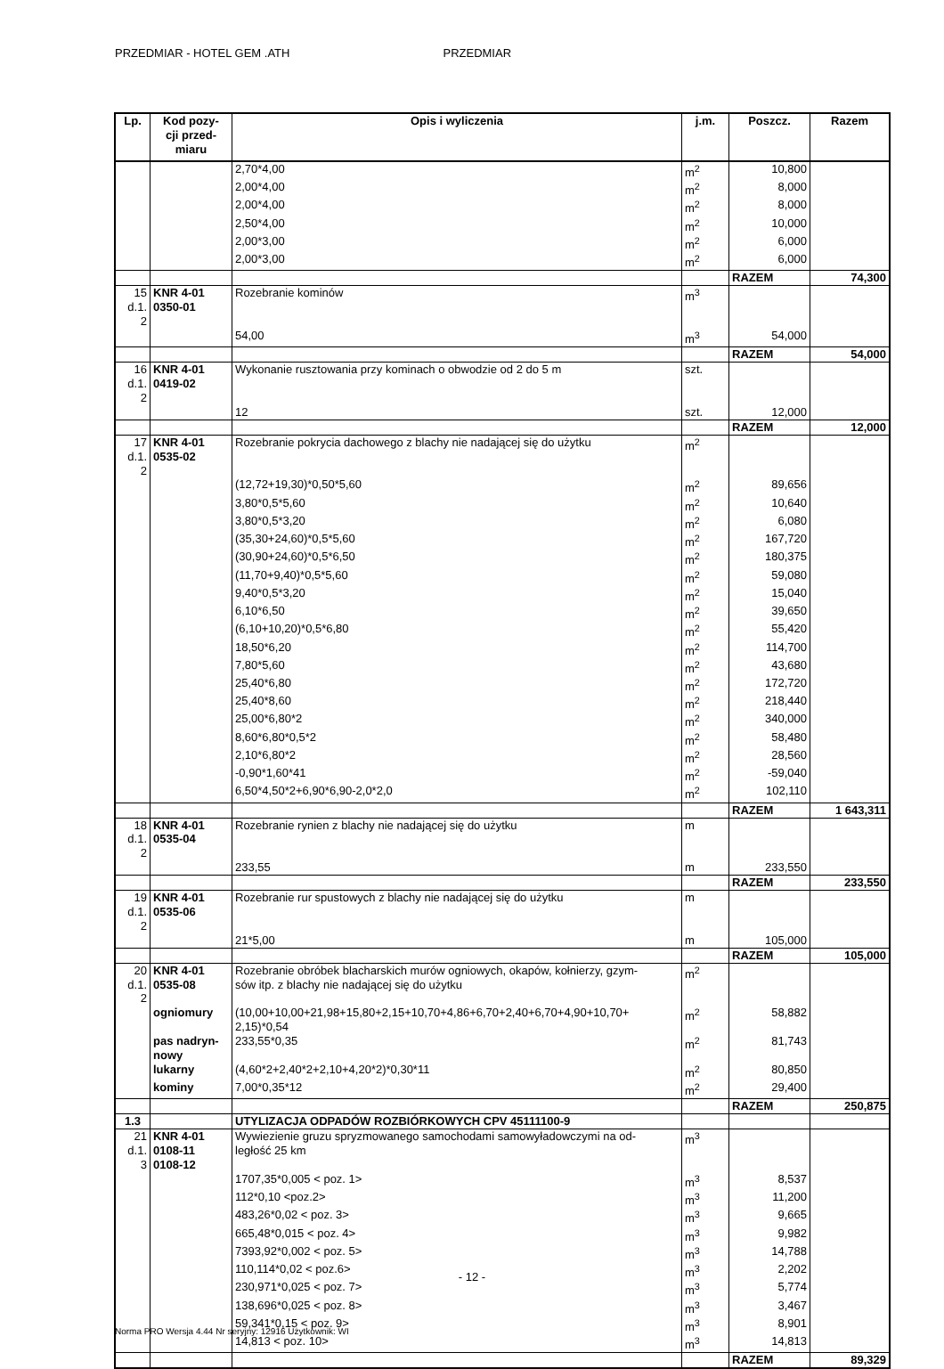PRZEDMIAR - HOTEL GEM .ATH PRZEDMIAR
| Lp. | Kod pozy- cji przed- miaru | Opis i wyliczenia | j.m. | Poszcz. | Razem |
| --- | --- | --- | --- | --- | --- |
| | | 2,70*4,00 | m<sup>2</sup> | 10,800 | |
| | | 2,00*4,00 | m<sup>2</sup> | 8,000 | |
| | | 2,00*4,00 | m<sup>2</sup> | 8,000 | |
| | | 2,50*4,00 | m<sup>2</sup> | 10,000 | |
| | | 2,00*3,00 | m<sup>2</sup> | 6,000 | |
| | | 2,00*3,00 | m<sup>2</sup> | 6,000 | |
| | | | | RAZEM | 74,300 |
| 15 d.1. 2 | KNR 4-01 0350-01 | Rozebranie kominów | m<sup>3</sup> | | |
| | | 54,00 | m<sup>3</sup> | 54,000 | |
| | | | | RAZEM | 54,000 |
| 16 d.1. 2 | KNR 4-01 0419-02 | Wykonanie rusztowania przy kominach o obwodzie od 2 do 5 m | szt. | | |
| | | 12 | szt. | 12,000 | |
| | | | | RAZEM | 12,000 |
| 17 d.1. 2 | KNR 4-01 0535-02 | Rozebranie pokrycia dachowego z blachy nie nadającej się do użytku | m<sup>2</sup> | | |
| | | (12,72+19,30)*0,50*5,60 | m<sup>2</sup> | 89,656 | |
| | | 3,80*0,5*5,60 | m<sup>2</sup> | 10,640 | |
| | | 3,80*0,5*3,20 | m<sup>2</sup> | 6,080 | |
| | | (35,30+24,60)*0,5*5,60 | m<sup>2</sup> | 167,720 | |
| | | (30,90+24,60)*0,5*6,50 | m<sup>2</sup> | 180,375 | |
| | | (11,70+9,40)*0,5*5,60 | m<sup>2</sup> | 59,080 | |
| | | 9,40*0,5*3,20 | m<sup>2</sup> | 15,040 | |
| | | 6,10*6,50 | m<sup>2</sup> | 39,650 | |
| | | (6,10+10,20)*0,5*6,80 | m<sup>2</sup> | 55,420 | |
| | | 18,50*6,20 | m<sup>2</sup> | 114,700 | |
| | | 7,80*5,60 | m<sup>2</sup> | 43,680 | |
| | | 25,40*6,80 | m<sup>2</sup> | 172,720 | |
| | | 25,40*8,60 | m<sup>2</sup> | 218,440 | |
| | | 25,00*6,80*2 | m<sup>2</sup> | 340,000 | |
| | | 8,60*6,80*0,5*2 | m<sup>2</sup> | 58,480 | |
| | | 2,10*6,80*2 | m<sup>2</sup> | 28,560 | |
| | | -0,90*1,60*41 | m<sup>2</sup> | -59,040 | |
| | | 6,50*4,50*2+6,90*6,90-2,0*2,0 | m<sup>2</sup> | 102,110 | |
| | | | | RAZEM | 1 643,311 |
| 18 d.1. 2 | KNR 4-01 0535-04 | Rozebranie rynien z blachy nie nadającej się do użytku | m | | |
| | | 233,55 | m | 233,550 | |
| | | | | RAZEM | 233,550 |
| 19 d.1. 2 | KNR 4-01 0535-06 | Rozebranie rur spustowych z blachy nie nadającej się do użytku | m | | |
| | | 21*5,00 | m | 105,000 | |
| | | | | RAZEM | 105,000 |
| 20 d.1. 2 | KNR 4-01 0535-08 | Rozebranie obróbek blacharskich murów ogniowych, okapów, kołnierzy, gzym- sów itp. z blachy nie nadającej się do użytku | m<sup>2</sup> | | |
| | ogniomury | (10,00+10,00+21,98+15,80+2,15+10,70+4,86+6,70+2,40+6,70+4,90+10,70+ 2,15)*0,54 | m<sup>2</sup> | 58,882 | |
| | pas nadryn- nowy | 233,55*0,35 | m<sup>2</sup> | 81,743 | |
| | lukarny | (4,60*2+2,40*2+2,10+4,20*2)*0,30*11 | m<sup>2</sup> | 80,850 | |
| | kominy | 7,00*0,35*12 | m<sup>2</sup> | 29,400 | |
| | | | | RAZEM | 250,875 |
| 1.3 | | UTYLIZACJA ODPADÓW ROZBIÓRKOWYCH CPV 45111100-9 | | | |
| 21 d.1. 3 | KNR 4-01 0108-11 0108-12 | Wywiezienie gruzu spryzmowanego samochodami samowyładowczymi na od- ległość 25 km | m<sup>3</sup> | | |
| | | 1707,35*0,005 < poz. 1> | m<sup>3</sup> | 8,537 | |
| | | 112*0,10 <poz.2> | m<sup>3</sup> | 11,200 | |
| | | 483,26*0,02 < poz. 3> | m<sup>3</sup> | 9,665 | |
| | | 665,48*0,015 < poz. 4> | m<sup>3</sup> | 9,982 | |
| | | 7393,92*0,002 < poz. 5> | m<sup>3</sup> | 14,788 | |
| | | 110,114*0,02 < poz.6> | m<sup>3</sup> | 2,202 | |
| | | 230,971*0,025 < poz. 7> | m<sup>3</sup> | 5,774 | |
| | | 138,696*0,025 < poz. 8> | m<sup>3</sup> | 3,467 | |
| | | 59,341*0,15 < poz. 9> | m<sup>3</sup> | 8,901 | |
| | | 14,813 < poz. 10> | m<sup>3</sup> | 14,813 | |
| | | | | RAZEM | 89,329 |
- 12 -
Norma PRO Wersja 4.44 Nr seryjny: 12916 Użytkownik: WI